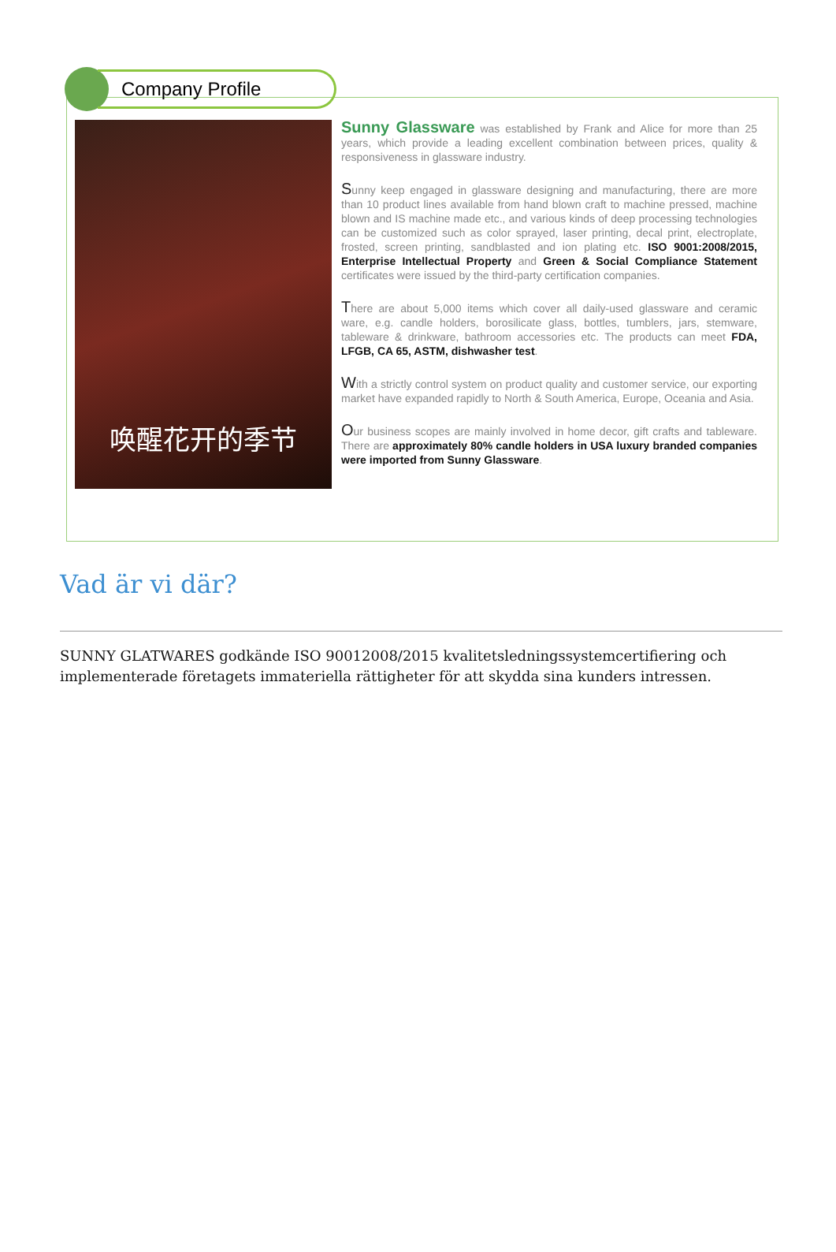Company Profile
唤醒花开的季节
Sunny Glassware was established by Frank and Alice for more than 25 years, which provide a leading excellent combination between prices, quality & responsiveness in glassware industry.
Sunny keep engaged in glassware designing and manufacturing, there are more than 10 product lines available from hand blown craft to machine pressed, machine blown and IS machine made etc., and various kinds of deep processing technologies can be customized such as color sprayed, laser printing, decal print, electroplate, frosted, screen printing, sandblasted and ion plating etc. ISO 9001:2008/2015, Enterprise Intellectual Property and Green & Social Compliance Statement certificates were issued by the third-party certification companies.
There are about 5,000 items which cover all daily-used glassware and ceramic ware, e.g. candle holders, borosilicate glass, bottles, tumblers, jars, stemware, tableware & drinkware, bathroom accessories etc. The products can meet FDA, LFGB, CA 65, ASTM, dishwasher test.
With a strictly control system on product quality and customer service, our exporting market have expanded rapidly to North & South America, Europe, Oceania and Asia.
Our business scopes are mainly involved in home decor, gift crafts and tableware. There are approximately 80% candle holders in USA luxury branded companies were imported from Sunny Glassware.
Vad är vi där?
SUNNY GLATWARES godkände ISO 90012008/2015 kvalitetsledningssystemcertifiering och implementerade företagets immateriella rättigheter för att skydda sina kunders intressen.